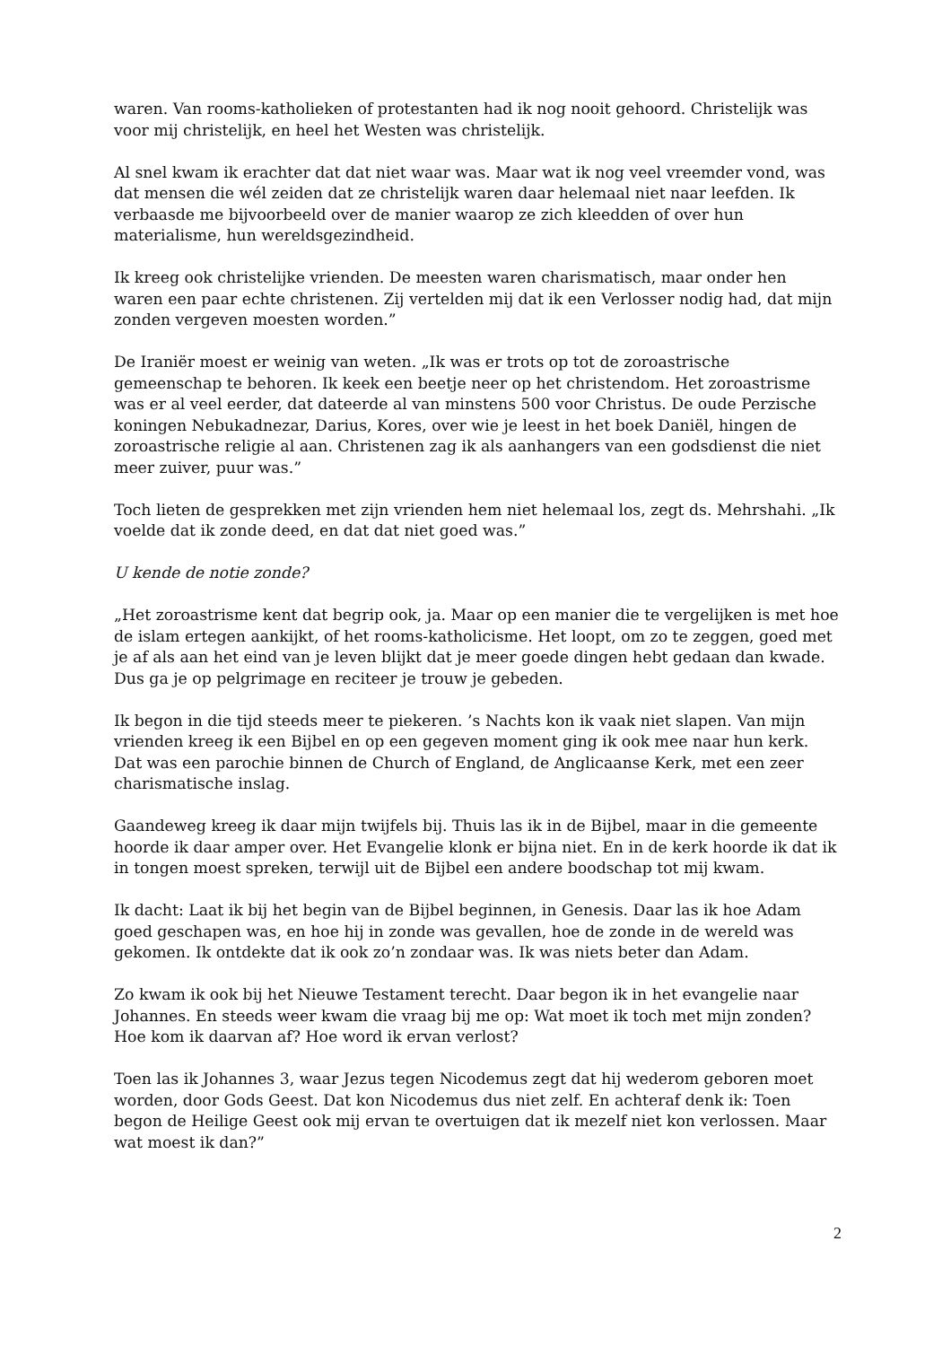waren. Van rooms-katholieken of protestanten had ik nog nooit gehoord. Christelijk was voor mij christelijk, en heel het Westen was christelijk.
Al snel kwam ik erachter dat dat niet waar was. Maar wat ik nog veel vreemder vond, was dat mensen die wél zeiden dat ze christelijk waren daar helemaal niet naar leefden. Ik verbaasde me bijvoorbeeld over de manier waarop ze zich kleedden of over hun materialisme, hun wereldsgezindheid.
Ik kreeg ook christelijke vrienden. De meesten waren charismatisch, maar onder hen waren een paar echte christenen. Zij vertelden mij dat ik een Verlosser nodig had, dat mijn zonden vergeven moesten worden.”
De Iraniër moest er weinig van weten. „Ik was er trots op tot de zoroastrische gemeenschap te behoren. Ik keek een beetje neer op het christendom. Het zoroastrisme was er al veel eerder, dat dateerde al van minstens 500 voor Christus. De oude Perzische koningen Nebukadnezar, Darius, Kores, over wie je leest in het boek Daniël, hingen de zoroastrische religie al aan. Christenen zag ik als aanhangers van een godsdienst die niet meer zuiver, puur was.”
Toch lieten de gesprekken met zijn vrienden hem niet helemaal los, zegt ds. Mehrshahi. „Ik voelde dat ik zonde deed, en dat dat niet goed was.”
U kende de notie zonde?
„Het zoroastrisme kent dat begrip ook, ja. Maar op een manier die te vergelijken is met hoe de islam ertegen aankijkt, of het rooms-katholicisme. Het loopt, om zo te zeggen, goed met je af als aan het eind van je leven blijkt dat je meer goede dingen hebt gedaan dan kwade. Dus ga je op pelgrimage en reciteer je trouw je gebeden.
Ik begon in die tijd steeds meer te piekeren. ’s Nachts kon ik vaak niet slapen. Van mijn vrienden kreeg ik een Bijbel en op een gegeven moment ging ik ook mee naar hun kerk. Dat was een parochie binnen de Church of England, de Anglicaanse Kerk, met een zeer charismatische inslag.
Gaandeweg kreeg ik daar mijn twijfels bij. Thuis las ik in de Bijbel, maar in die gemeente hoorde ik daar amper over. Het Evangelie klonk er bijna niet. En in de kerk hoorde ik dat ik in tongen moest spreken, terwijl uit de Bijbel een andere boodschap tot mij kwam.
Ik dacht: Laat ik bij het begin van de Bijbel beginnen, in Genesis. Daar las ik hoe Adam goed geschapen was, en hoe hij in zonde was gevallen, hoe de zonde in de wereld was gekomen. Ik ontdekte dat ik ook zo’n zondaar was. Ik was niets beter dan Adam.
Zo kwam ik ook bij het Nieuwe Testament terecht. Daar begon ik in het evangelie naar Johannes. En steeds weer kwam die vraag bij me op: Wat moet ik toch met mijn zonden? Hoe kom ik daarvan af? Hoe word ik ervan verlost?
Toen las ik Johannes 3, waar Jezus tegen Nicodemus zegt dat hij wederom geboren moet worden, door Gods Geest. Dat kon Nicodemus dus niet zelf. En achteraf denk ik: Toen begon de Heilige Geest ook mij ervan te overtuigen dat ik mezelf niet kon verlossen. Maar wat moest ik dan?”
2